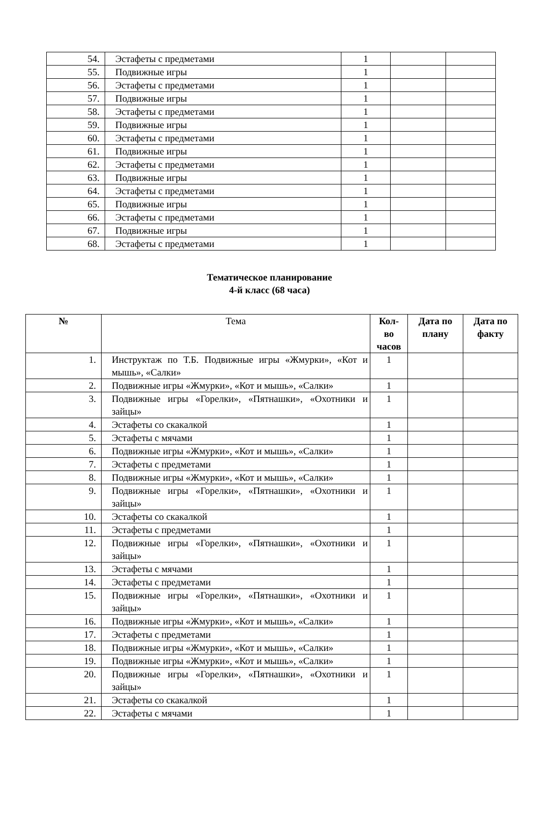| 54. | Эстафеты с предметами | 1 | | |
| 55. | Подвижные игры | 1 | | |
| 56. | Эстафеты с предметами | 1 | | |
| 57. | Подвижные игры | 1 | | |
| 58. | Эстафеты с предметами | 1 | | |
| 59. | Подвижные игры | 1 | | |
| 60. | Эстафеты с предметами | 1 | | |
| 61. | Подвижные игры | 1 | | |
| 62. | Эстафеты с предметами | 1 | | |
| 63. | Подвижные игры | 1 | | |
| 64. | Эстафеты с предметами | 1 | | |
| 65. | Подвижные игры | 1 | | |
| 66. | Эстафеты с предметами | 1 | | |
| 67. | Подвижные игры | 1 | | |
| 68. | Эстафеты с предметами | 1 | | |
Тематическое планирование
4-й класс (68 часа)
| № | Тема | Кол- во часов | Дата по плану | Дата по факту |
| 1. | Инструктаж по Т.Б. Подвижные игры «Жмурки», «Кот и мышь», «Салки» | 1 | | |
| 2. | Подвижные игры «Жмурки», «Кот и мышь», «Салки» | 1 | | |
| 3. | Подвижные игры «Горелки», «Пятнашки», «Охотники и зайцы» | 1 | | |
| 4. | Эстафеты со скакалкой | 1 | | |
| 5. | Эстафеты с мячами | 1 | | |
| 6. | Подвижные игры «Жмурки», «Кот и мышь», «Салки» | 1 | | |
| 7. | Эстафеты с предметами | 1 | | |
| 8. | Подвижные игры «Жмурки», «Кот и мышь», «Салки» | 1 | | |
| 9. | Подвижные игры «Горелки», «Пятнашки», «Охотники и зайцы» | 1 | | |
| 10. | Эстафеты со скакалкой | 1 | | |
| 11. | Эстафеты с предметами | 1 | | |
| 12. | Подвижные игры «Горелки», «Пятнашки», «Охотники и зайцы» | 1 | | |
| 13. | Эстафеты с мячами | 1 | | |
| 14. | Эстафеты с предметами | 1 | | |
| 15. | Подвижные игры «Горелки», «Пятнашки», «Охотники и зайцы» | 1 | | |
| 16. | Подвижные игры «Жмурки», «Кот и мышь», «Салки» | 1 | | |
| 17. | Эстафеты с предметами | 1 | | |
| 18. | Подвижные игры «Жмурки», «Кот и мышь», «Салки» | 1 | | |
| 19. | Подвижные игры «Жмурки», «Кот и мышь», «Салки» | 1 | | |
| 20. | Подвижные игры «Горелки», «Пятнашки», «Охотники и зайцы» | 1 | | |
| 21. | Эстафеты со скакалкой | 1 | | |
| 22. | Эстафеты с мячами | 1 | | |